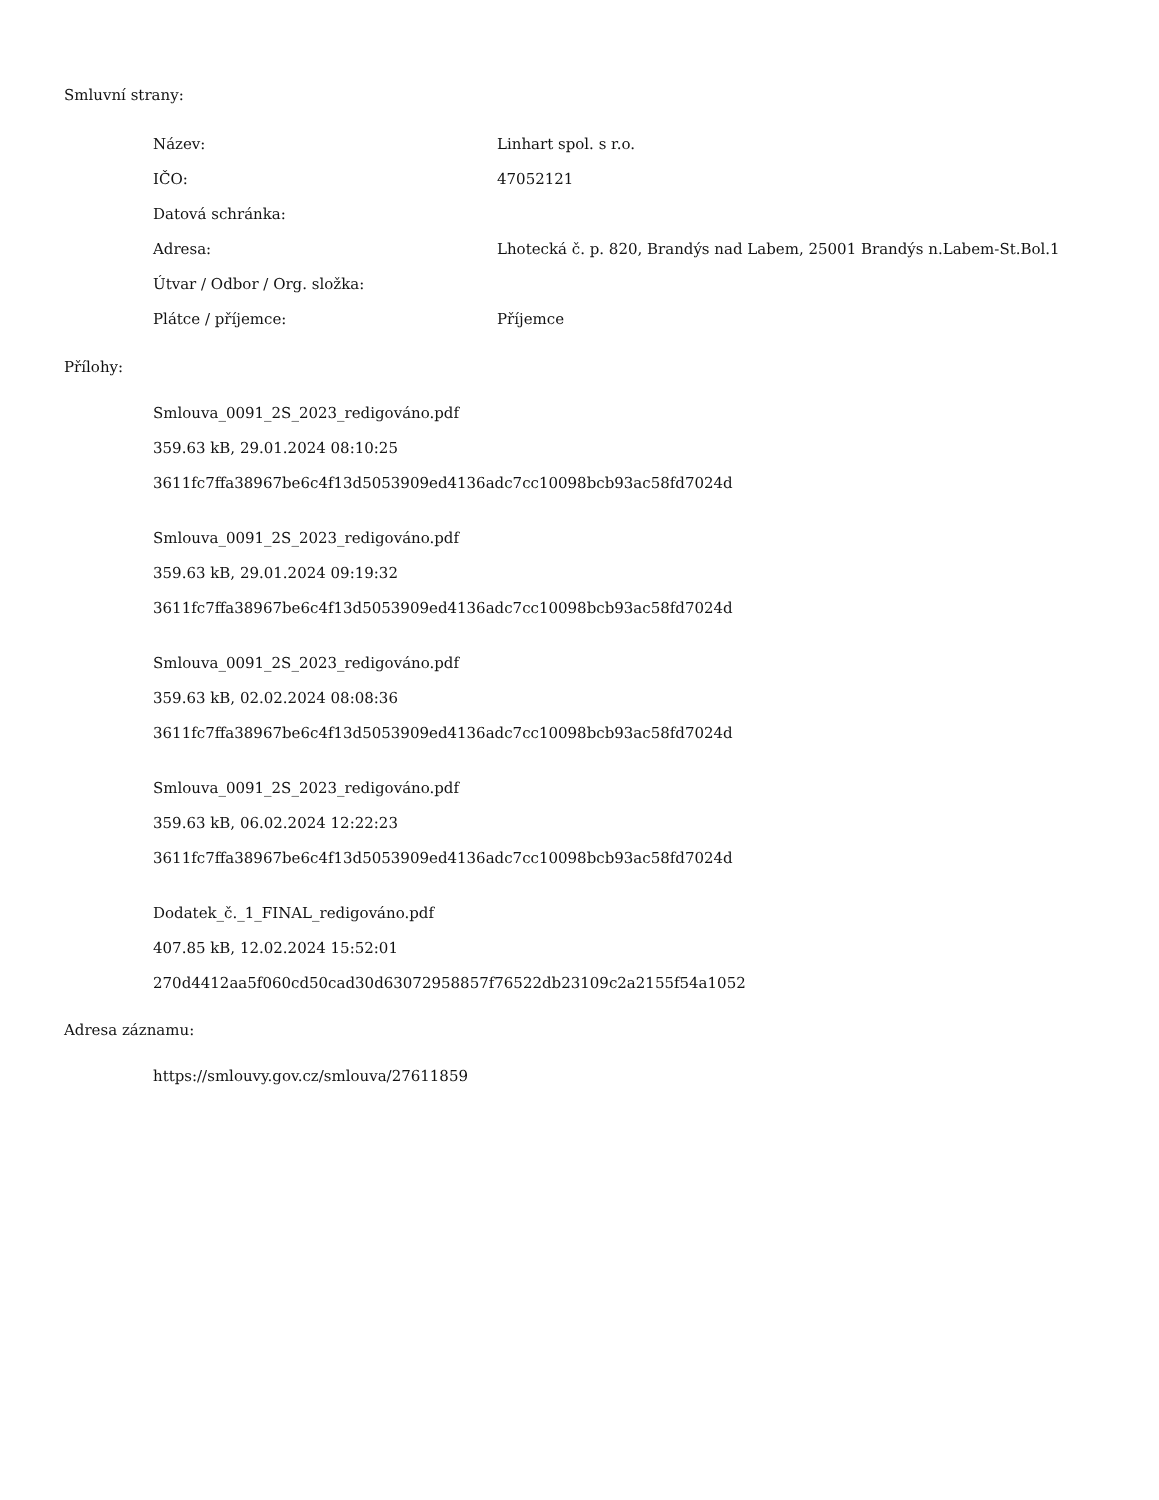Smluvní strany:
| Název: | Linhart spol. s r.o. |
| IČO: | 47052121 |
| Datová schránka: | |
| Adresa: | Lhotecká č. p. 820, Brandýs nad Labem, 25001 Brandýs n.Labem-St.Bol.1 |
| Útvar / Odbor / Org. složka: | |
| Plátce / příjemce: | Příjemce |
Přílohy:
Smlouva_0091_2S_2023_redigováno.pdf
359.63 kB, 29.01.2024 08:10:25
3611fc7ffa38967be6c4f13d5053909ed4136adc7cc10098bcb93ac58fd7024d
Smlouva_0091_2S_2023_redigováno.pdf
359.63 kB, 29.01.2024 09:19:32
3611fc7ffa38967be6c4f13d5053909ed4136adc7cc10098bcb93ac58fd7024d
Smlouva_0091_2S_2023_redigováno.pdf
359.63 kB, 02.02.2024 08:08:36
3611fc7ffa38967be6c4f13d5053909ed4136adc7cc10098bcb93ac58fd7024d
Smlouva_0091_2S_2023_redigováno.pdf
359.63 kB, 06.02.2024 12:22:23
3611fc7ffa38967be6c4f13d5053909ed4136adc7cc10098bcb93ac58fd7024d
Dodatek_č._1_FINAL_redigováno.pdf
407.85 kB, 12.02.2024 15:52:01
270d4412aa5f060cd50cad30d63072958857f76522db23109c2a2155f54a1052
Adresa záznamu:
https://smlouvy.gov.cz/smlouva/27611859